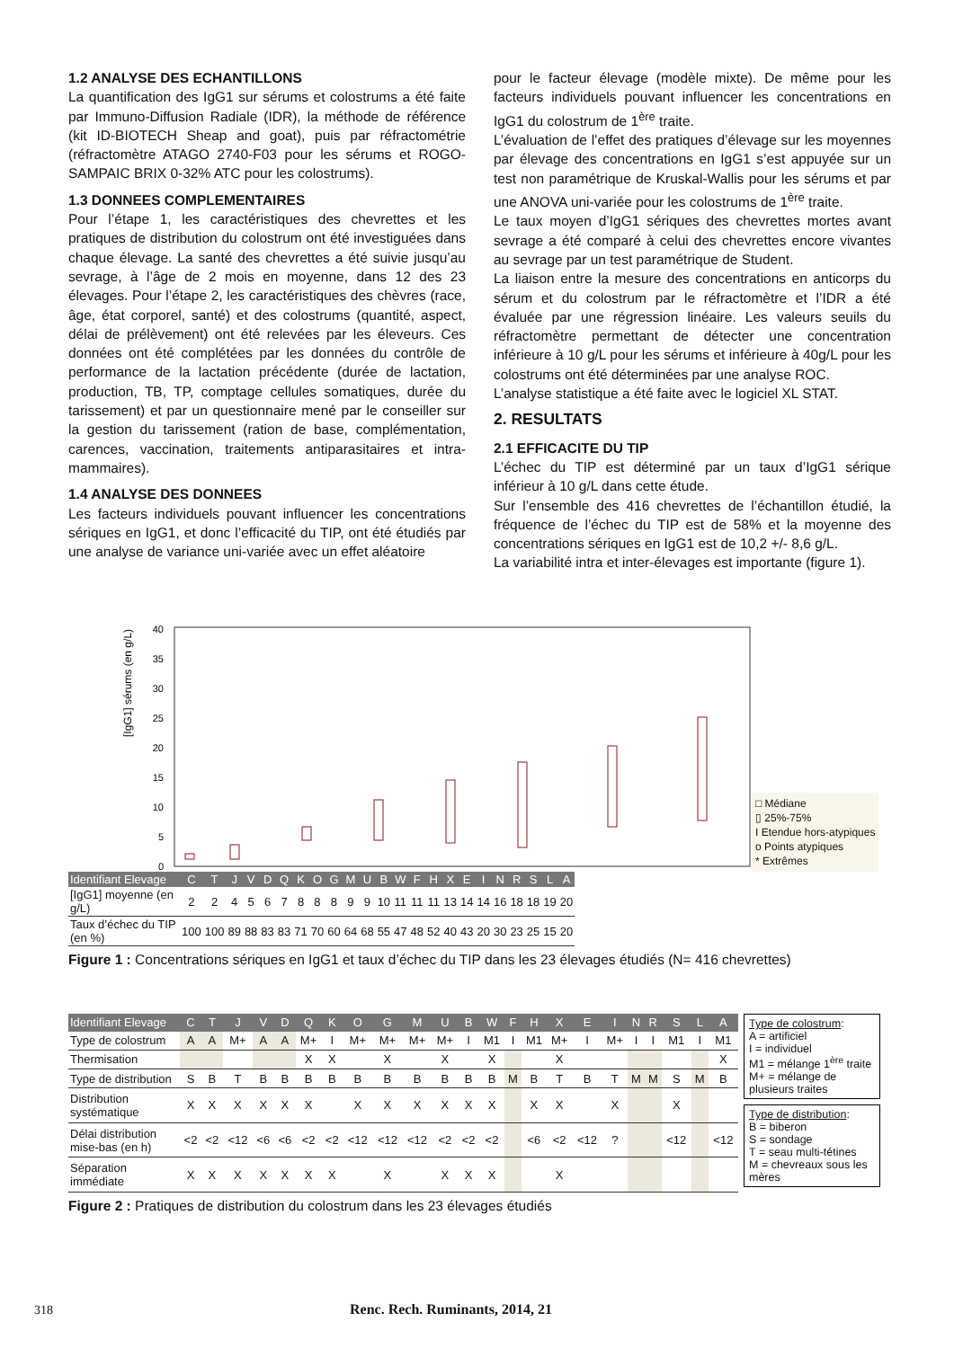1.2 ANALYSE DES ECHANTILLONS
La quantification des IgG1 sur sérums et colostrums a été faite par Immuno-Diffusion Radiale (IDR), la méthode de référence (kit ID-BIOTECH Sheap and goat), puis par réfractométrie (réfractomètre ATAGO 2740-F03 pour les sérums et ROGO-SAMPAIC BRIX 0-32% ATC pour les colostrums).
1.3 DONNEES COMPLEMENTAIRES
Pour l’étape 1, les caractéristiques des chevrettes et les pratiques de distribution du colostrum ont été investiguées dans chaque élevage. La santé des chevrettes a été suivie jusqu’au sevrage, à l’âge de 2 mois en moyenne, dans 12 des 23 élevages. Pour l’étape 2, les caractéristiques des chèvres (race, âge, état corporel, santé) et des colostrums (quantité, aspect, délai de prélèvement) ont été relevées par les éleveurs. Ces données ont été complétées par les données du contrôle de performance de la lactation précédente (durée de lactation, production, TB, TP, comptage cellules somatiques, durée du tarissement) et par un questionnaire mené par le conseiller sur la gestion du tarissement (ration de base, complémentation, carences, vaccination, traitements antiparasitaires et intra-mammaires).
1.4 ANALYSE DES DONNEES
Les facteurs individuels pouvant influencer les concentrations sériques en IgG1, et donc l’efficacité du TIP, ont été étudiés par une analyse de variance uni-variée avec un effet aléatoire
pour le facteur élevage (modèle mixte). De même pour les facteurs individuels pouvant influencer les concentrations en IgG1 du colostrum de 1<sup>ère</sup> traite.
L’évaluation de l’effet des pratiques d’élevage sur les moyennes par élevage des concentrations en IgG1 s’est appuyée sur un test non paramétrique de Kruskal-Wallis pour les sérums et par une ANOVA uni-variée pour les colostrums de 1<sup>ère</sup> traite.
Le taux moyen d’IgG1 sériques des chevrettes mortes avant sevrage a été comparé à celui des chevrettes encore vivantes au sevrage par un test paramétrique de Student.
La liaison entre la mesure des concentrations en anticorps du sérum et du colostrum par le réfractomètre et l’IDR a été évaluée par une régression linéaire. Les valeurs seuils du réfractomètre permettant de détecter une concentration inférieure à 10 g/L pour les sérums et inférieure à 40g/L pour les colostrums ont été déterminées par une analyse ROC.
L’analyse statistique a été faite avec le logiciel XL STAT.
2. RESULTATS
2.1 EFFICACITE DU TIP
L’échec du TIP est déterminé par un taux d’IgG1 sérique inférieur à 10 g/L dans cette étude.
Sur l’ensemble des 416 chevrettes de l’échantillon étudié, la fréquence de l’échec du TIP est de 58% et la moyenne des concentrations sériques en IgG1 est de 10,2 +/- 8,6 g/L.
La variabilité intra et inter-élevages est importante (figure 1).
[IgG1] sérums (en g/L)
40
35
30
25
20
15
10
5
0
□ Médiane
▯ 25%-75%
I Etendue hors-atypiques
o Points atypiques
* Extrêmes
| Identifiant Elevage | C | T | J | V | D | Q | K | O | G | M | U | B | W | F | H | X | E | I | N | R | S | L | A |
| --- | --- | --- | --- | --- | --- | --- | --- | --- | --- | --- | --- | --- | --- | --- | --- | --- | --- | --- | --- | --- | --- | --- | --- |
| [IgG1] moyenne (en g/L) | 2 | 2 | 4 | 5 | 6 | 7 | 8 | 8 | 8 | 9 | 9 | 10 | 11 | 11 | 11 | 13 | 14 | 14 | 16 | 18 | 18 | 19 | 20 |
| Taux d’échec du TIP (en %) | 100 | 100 | 89 | 88 | 83 | 83 | 71 | 70 | 60 | 64 | 68 | 55 | 47 | 48 | 52 | 40 | 43 | 20 | 30 | 23 | 25 | 15 | 20 |
Figure 1 : Concentrations sériques en IgG1 et taux d’échec du TIP dans les 23 élevages étudiés (N= 416 chevrettes)
| Identifiant Elevage | C | T | J | V | D | Q | K | O | G | M | U | B | W | F | H | X | E | I | N | R | S | L | A |
| --- | --- | --- | --- | --- | --- | --- | --- | --- | --- | --- | --- | --- | --- | --- | --- | --- | --- | --- | --- | --- | --- | --- | --- |
| Type de colostrum | A | A | M+ | A | A | M+ | I | M+ | M+ | M+ | M+ | I | M1 | I | M1 | M+ | I | M+ | I | I | M1 | I | M1 |
| Thermisation | | | | | | X | X | | X | | X | | X | | | X | | | | | | | X |
| Type de distribution | S | B | T | B | B | B | B | B | B | B | B | B | B | M | B | T | B | T | M | M | S | M | B |
| Distribution systématique | X | X | X | X | X | X | | X | X | X | X | X | X | | X | X | | X | | | X | | |
| Délai distribution mise-bas (en h) | <2 | <2 | <12 | <6 | <6 | <2 | <2 | <12 | <12 | <12 | <2 | <2 | <2 | | <6 | <2 | <12 | ? | | | <12 | | <12 |
| Séparation immédiate | X | X | X | X | X | X | X | | X | | X | X | X | | | X | | | | | | | |
Type de colostrum:
A = artificiel
I = individuel
M1 = mélange 1<sup>ère</sup> traite
M+ = mélange de plusieurs traites
Type de distribution:
B = biberon
S = sondage
T = seau multi-tétines
M = chevreaux sous les mères
Figure 2 : Pratiques de distribution du colostrum dans les 23 élevages étudiés
318 Renc. Rech. Ruminants, 2014, 21